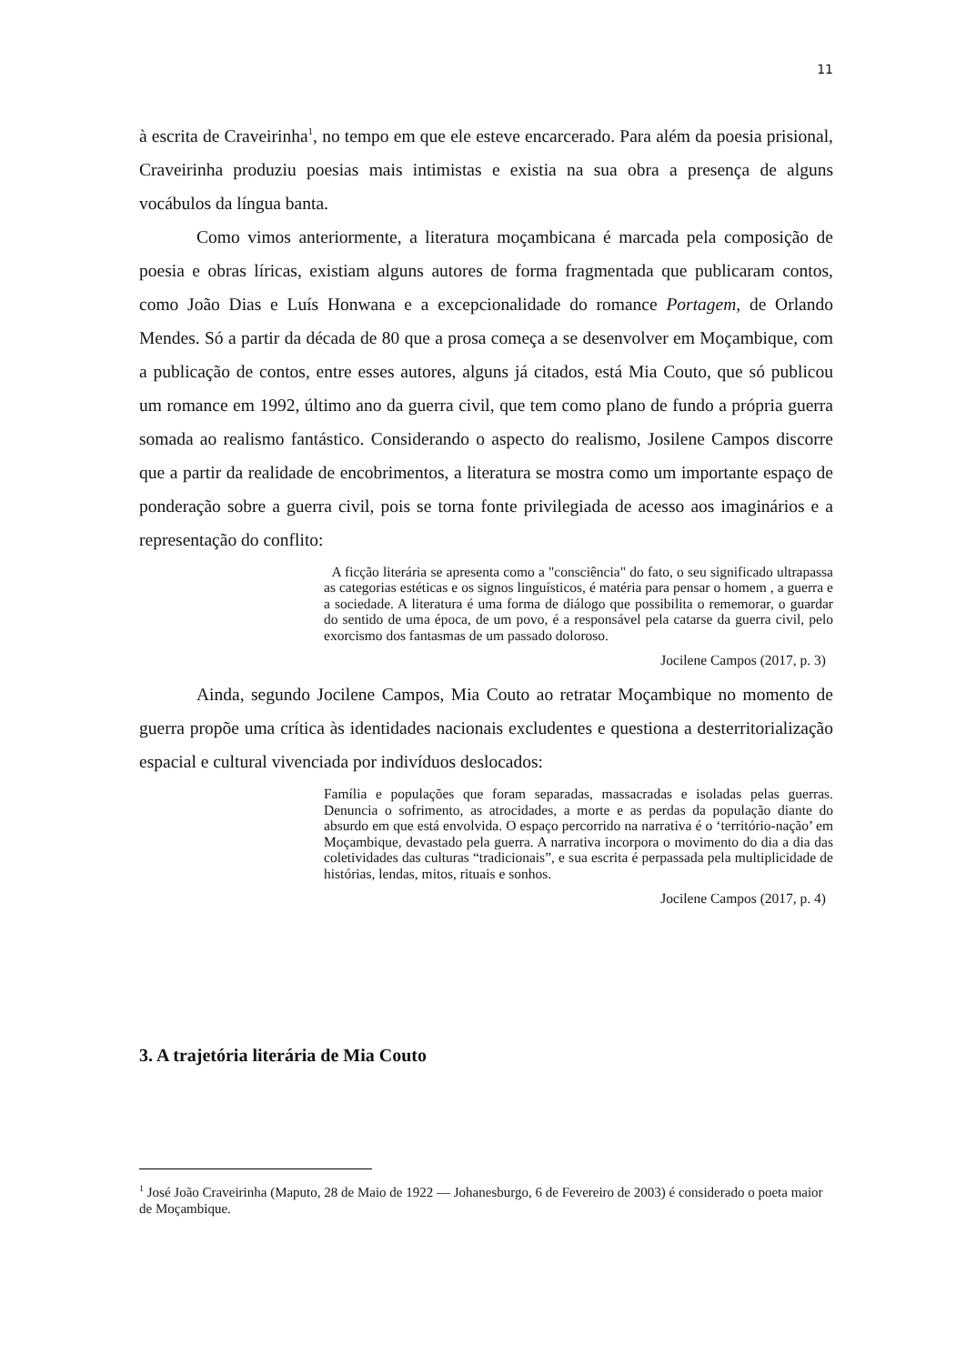11
à escrita de Craveirinha<sup>1</sup>, no tempo em que ele esteve encarcerado. Para além da poesia prisional, Craveirinha produziu poesias mais intimistas e existia na sua obra a presença de alguns vocábulos da língua banta.
Como vimos anteriormente, a literatura moçambicana é marcada pela composição de poesia e obras líricas, existiam alguns autores de forma fragmentada que publicaram contos, como João Dias e Luís Honwana e a excepcionalidade do romance Portagem, de Orlando Mendes. Só a partir da década de 80 que a prosa começa a se desenvolver em Moçambique, com a publicação de contos, entre esses autores, alguns já citados, está Mia Couto, que só publicou um romance em 1992, último ano da guerra civil, que tem como plano de fundo a própria guerra somada ao realismo fantástico. Considerando o aspecto do realismo, Josilene Campos discorre que a partir da realidade de encobrimentos, a literatura se mostra como um importante espaço de ponderação sobre a guerra civil, pois se torna fonte privilegiada de acesso aos imaginários e a representação do conflito:
A ficção literária se apresenta como a "consciência" do fato, o seu significado ultrapassa as categorias estéticas e os signos linguísticos, é matéria para pensar o homem , a guerra e a sociedade. A literatura é uma forma de diálogo que possibilita o rememorar, o guardar do sentido de uma época, de um povo, é a responsável pela catarse da guerra civil, pelo exorcismo dos fantasmas de um passado doloroso.
Jocilene Campos (2017, p. 3)
Ainda, segundo Jocilene Campos, Mia Couto ao retratar Moçambique no momento de guerra propõe uma crítica às identidades nacionais excludentes e questiona a desterritorialização espacial e cultural vivenciada por indivíduos deslocados:
Família e populações que foram separadas, massacradas e isoladas pelas guerras. Denuncia o sofrimento, as atrocidades, a morte e as perdas da população diante do absurdo em que está envolvida. O espaço percorrido na narrativa é o ‘território-nação’ em Moçambique, devastado pela guerra. A narrativa incorpora o movimento do dia a dia das coletividades das culturas “tradicionais”, e sua escrita é perpassada pela multiplicidade de histórias, lendas, mitos, rituais e sonhos.
Jocilene Campos (2017, p. 4)
3. A trajetória literária de Mia Couto
<sup>1</sup> José João Craveirinha (Maputo, 28 de Maio de 1922 — Johanesburgo, 6 de Fevereiro de 2003) é considerado o poeta maior de Moçambique.